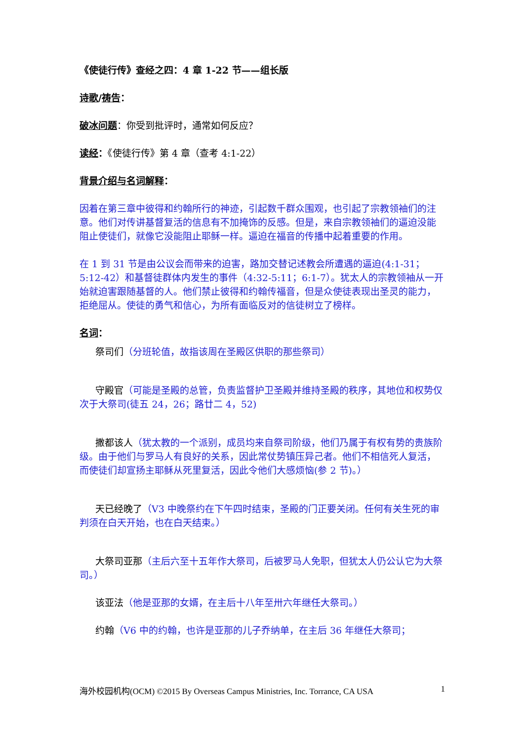《使徒行传》查经之四：4 章 1-22 节——组长版
诗歌/祷告：
破冰问题：你受到批评时，通常如何反应？
读经：《使徒行传》第 4 章（查考 4:1-22）
背景介绍与名词解释：
因着在第三章中彼得和约翰所行的神迹，引起数千群众围观，也引起了宗教领袖们的注意。他们对传讲基督复活的信息有不加掩饰的反感。但是，来自宗教领袖们的逼迫没能阻止使徒们，就像它没能阻止耶稣一样。逼迫在福音的传播中起着重要的作用。
在 1 到 31 节是由公议会而带来的迫害，路加交替记述教会所遭遇的逼迫(4:1-31；5:12-42）和基督徒群体内发生的事件（4:32-5:11；6:1-7）。犹太人的宗教领袖从一开始就迫害跟随基督的人。他们禁止彼得和约翰传福音，但是众使徒表现出圣灵的能力，拒绝屈从。使徒的勇气和信心，为所有面临反对的信徒树立了榜样。
名词：
祭司们（分班轮值，故指该周在圣殿区供职的那些祭司）
守殿官（可能是圣殿的总管，负责监督护卫圣殿并维持圣殿的秩序，其地位和权势仅次于大祭司(徒五 24，26；路廿二 4，52)
撒都该人（犹太教的一个派别，成员均来自祭司阶级，他们乃属于有权有势的贵族阶级。由于他们与罗马人有良好的关系，因此常仗势镇压异己者。他们不相信死人复活，而使徒们却宣扬主耶稣从死里复活，因此令他们大感烦恼(参 2 节)。）
天已经晚了（V3 中晚祭约在下午四时结束，圣殿的门正要关闭。任何有关生死的审判须在白天开始，也在白天结束。）
大祭司亚那（主后六至十五年作大祭司，后被罗马人免职，但犹太人仍公认它为大祭司。）
该亚法（他是亚那的女婿，在主后十八年至卅六年继任大祭司。）
约翰（V6 中的约翰，也许是亚那的儿子乔纳单，在主后 36 年继任大祭司；
海外校园机构(OCM) ©2015 By Overseas Campus Ministries, Inc. Torrance, CA USA 1